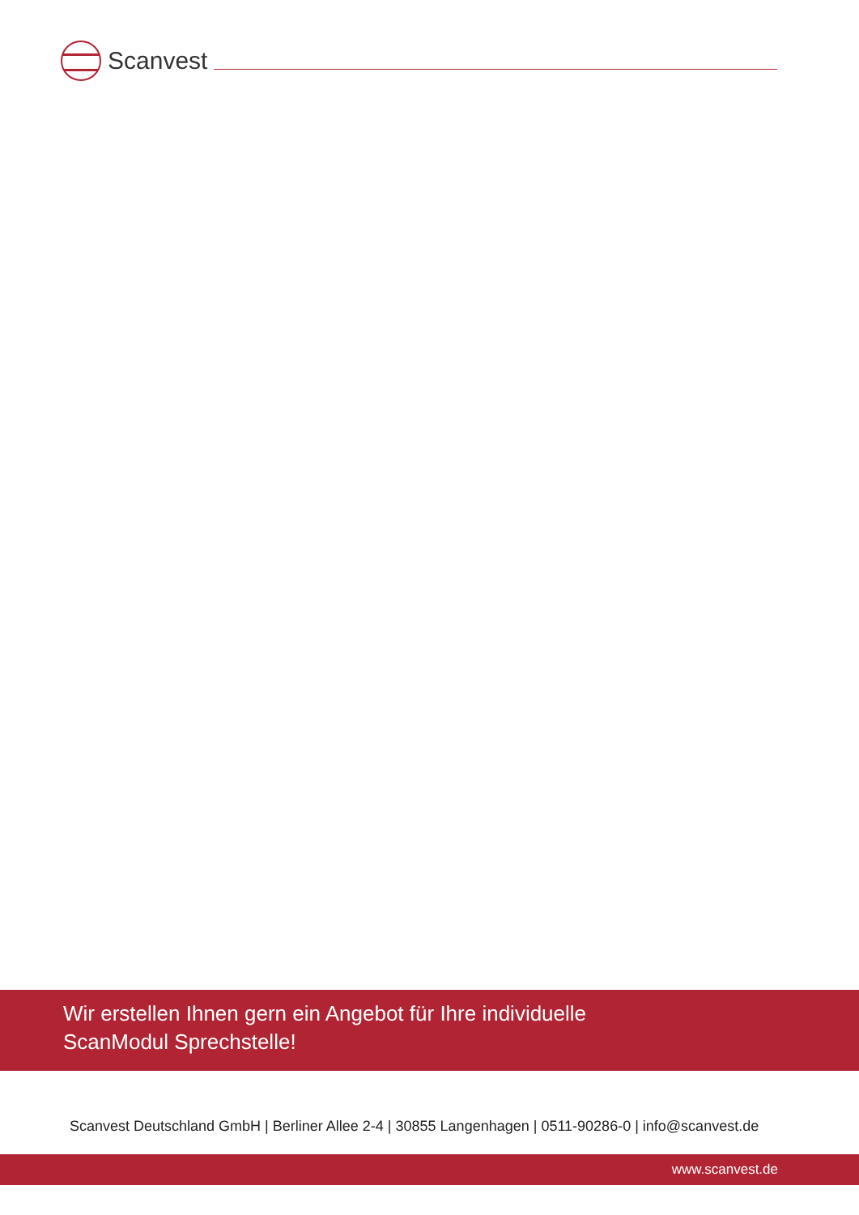Scanvest
Wir erstellen Ihnen gern ein Angebot für Ihre individuelle
ScanModul Sprechstelle!
Scanvest Deutschland GmbH | Berliner Allee 2-4 | 30855 Langenhagen | 0511-90286-0 | info@scanvest.de
www.scanvest.de